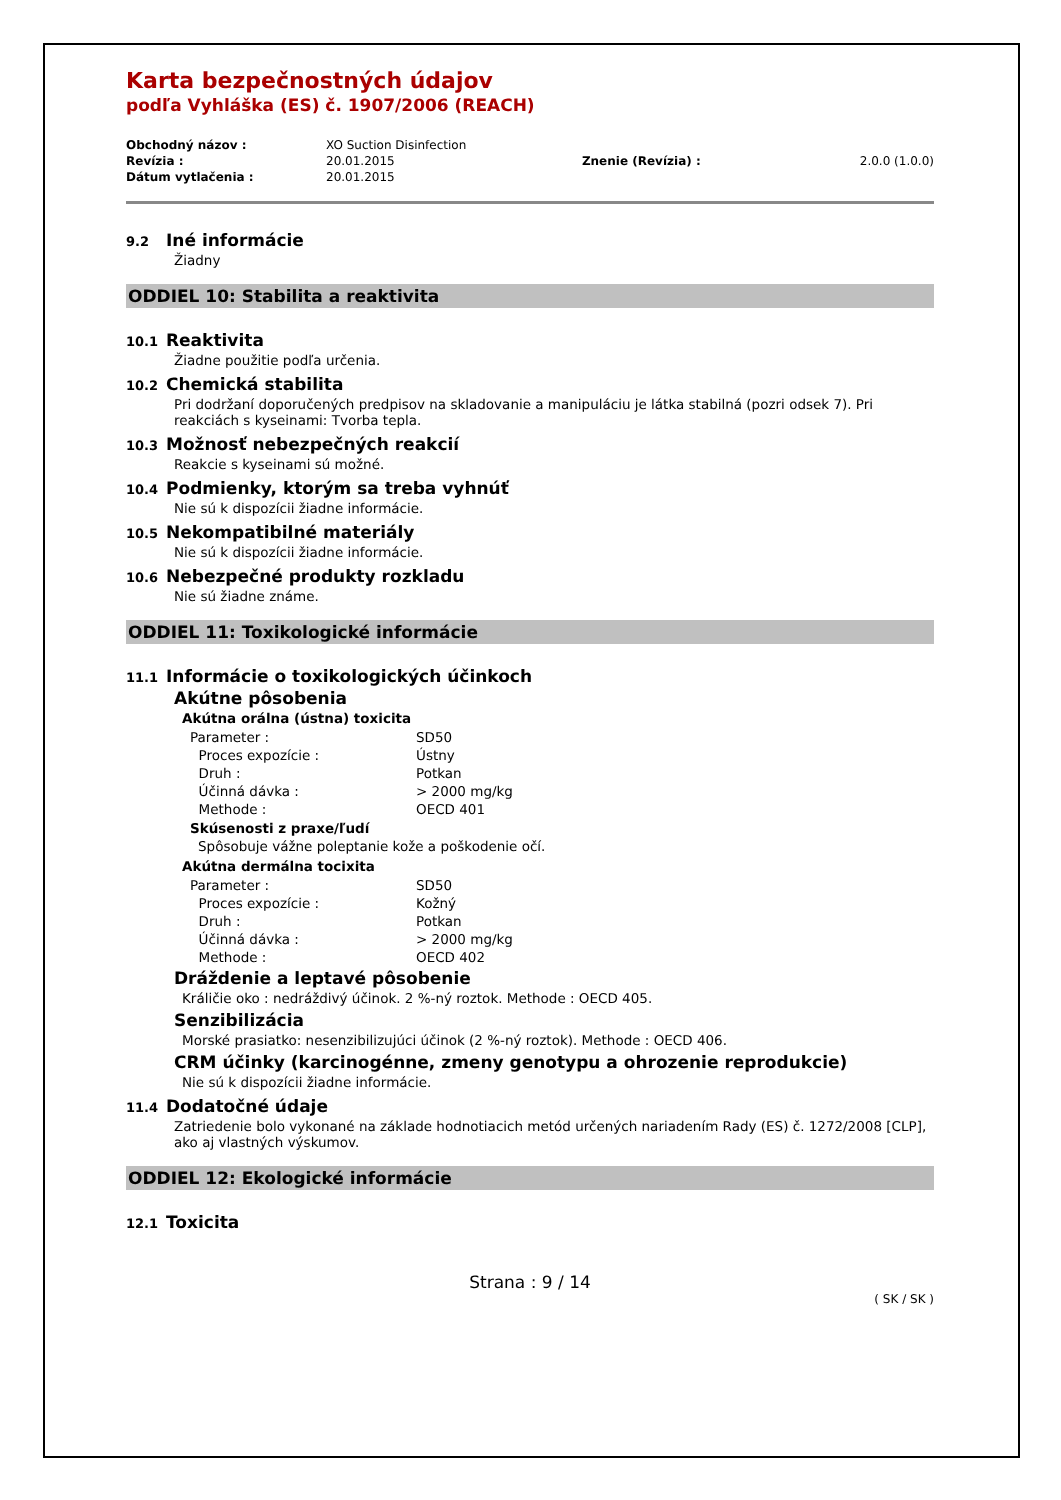Karta bezpečnostných údajov
podľa Vyhláška (ES) č. 1907/2006 (REACH)
| Obchodný názov : | XO Suction Disinfection | | |
| Revízia : | 20.01.2015 | Znenie (Revízia) : | 2.0.0 (1.0.0) |
| Dátum vytlačenia : | 20.01.2015 | | |
9.2 Iné informácie
Žiadny
ODDIEL 10: Stabilita a reaktivita
10.1 Reaktivita
Žiadne použitie podľa určenia.
10.2 Chemická stabilita
Pri dodržaní doporučených predpisov na skladovanie a manipuláciu je látka stabilná (pozri odsek 7). Pri reakciách s kyseinami: Tvorba tepla.
10.3 Možnosť nebezpečných reakcií
Reakcie s kyseinami sú možné.
10.4 Podmienky, ktorým sa treba vyhnúť
Nie sú k dispozícii žiadne informácie.
10.5 Nekompatibilné materiály
Nie sú k dispozícii žiadne informácie.
10.6 Nebezpečné produkty rozkladu
Nie sú žiadne známe.
ODDIEL 11: Toxikologické informácie
11.1 Informácie o toxikologických účinkoch
Akútne pôsobenia
Akútna orálna (ústna) toxicita
| Parameter : | SD50 |
| Proces expozície : | Ústny |
| Druh : | Potkan |
| Účinná dávka : | > 2000 mg/kg |
| Methode : | OECD 401 |
Skúsenosti z praxe/ľudí
Spôsobuje vážne poleptanie kože a poškodenie očí.
Akútna dermálna tocixita
| Parameter : | SD50 |
| Proces expozície : | Kožný |
| Druh : | Potkan |
| Účinná dávka : | > 2000 mg/kg |
| Methode : | OECD 402 |
Dráždenie a leptavé pôsobenie
Králičie oko : nedráždivý účinok. 2 %-ný roztok. Methode : OECD 405.
Senzibilizácia
Morské prasiatko: nesenzibilizujúci účinok (2 %-ný roztok). Methode : OECD 406.
CRM účinky (karcinogénne, zmeny genotypu a ohrozenie reprodukcie)
Nie sú k dispozícii žiadne informácie.
11.4 Dodatočné údaje
Zatriedenie bolo vykonané na základe hodnotiacich metód určených nariadením Rady (ES) č. 1272/2008 [CLP], ako aj vlastných výskumov.
ODDIEL 12: Ekologické informácie
12.1 Toxicita
Strana : 9 / 14
( SK / SK )